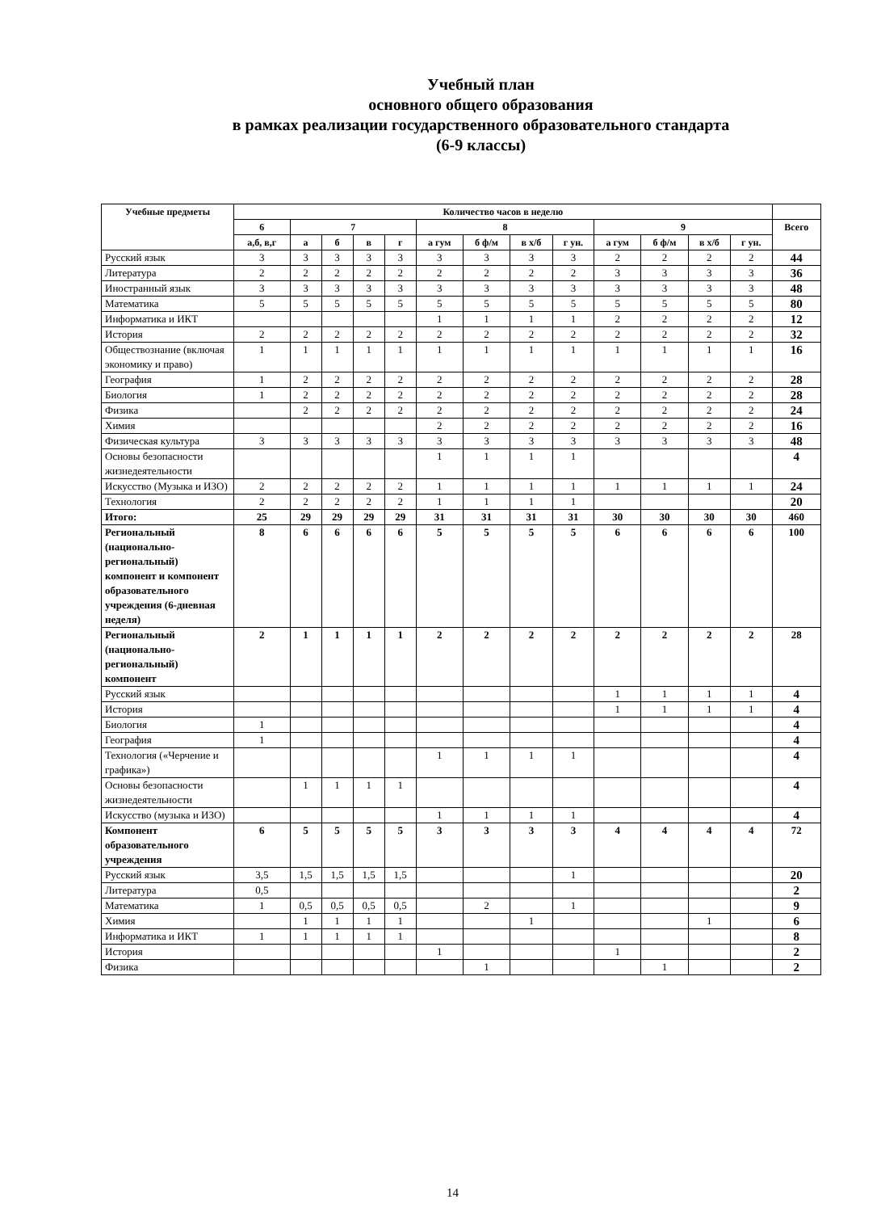Учебный план
основного общего образования
в рамках реализации государственного образовательного стандарта
(6-9 классы)
| Учебные предметы | Количество часов в неделю | | | | | | | | | | | | | |
| --- | --- | --- | --- | --- | --- | --- | --- | --- | --- | --- | --- | --- | --- | --- |
| | 6 | 7 | | | | 8 | | | | 9 | | | | Всего |
| | а,б, в,г | а | б | в | г | а гум | б ф/м | в х/б | г ун. | а гум | б ф/м | в х/б | г ун. | |
| Русский язык | 3 | 3 | 3 | 3 | 3 | 3 | 3 | 3 | 3 | 2 | 2 | 2 | 2 | 44 |
| Литература | 2 | 2 | 2 | 2 | 2 | 2 | 2 | 2 | 2 | 3 | 3 | 3 | 3 | 36 |
| Иностранный язык | 3 | 3 | 3 | 3 | 3 | 3 | 3 | 3 | 3 | 3 | 3 | 3 | 3 | 48 |
| Математика | 5 | 5 | 5 | 5 | 5 | 5 | 5 | 5 | 5 | 5 | 5 | 5 | 5 | 80 |
| Информатика и ИКТ | | | | | | 1 | 1 | 1 | 1 | 2 | 2 | 2 | 2 | 12 |
| История | 2 | 2 | 2 | 2 | 2 | 2 | 2 | 2 | 2 | 2 | 2 | 2 | 2 | 32 |
| Обществознание (включая экономику и право) | 1 | 1 | 1 | 1 | 1 | 1 | 1 | 1 | 1 | 1 | 1 | 1 | 1 | 16 |
| География | 1 | 2 | 2 | 2 | 2 | 2 | 2 | 2 | 2 | 2 | 2 | 2 | 2 | 28 |
| Биология | 1 | 2 | 2 | 2 | 2 | 2 | 2 | 2 | 2 | 2 | 2 | 2 | 2 | 28 |
| Физика | | 2 | 2 | 2 | 2 | 2 | 2 | 2 | 2 | 2 | 2 | 2 | 2 | 24 |
| Химия | | | | | | 2 | 2 | 2 | 2 | 2 | 2 | 2 | 2 | 16 |
| Физическая культура | 3 | 3 | 3 | 3 | 3 | 3 | 3 | 3 | 3 | 3 | 3 | 3 | 3 | 48 |
| Основы безопасности жизнедеятельности | | | | | | 1 | 1 | 1 | 1 | | | | | 4 |
| Искусство (Музыка и ИЗО) | 2 | 2 | 2 | 2 | 2 | 1 | 1 | 1 | 1 | 1 | 1 | 1 | 1 | 24 |
| Технология | 2 | 2 | 2 | 2 | 2 | 1 | 1 | 1 | 1 | | | | | 20 |
| Итого: | 25 | 29 | 29 | 29 | 29 | 31 | 31 | 31 | 31 | 30 | 30 | 30 | 30 | 460 |
| Региональный (национально-региональный) компонент и компонент образовательного учреждения (6-дневная неделя) | 8 | 6 | 6 | 6 | 6 | 5 | 5 | 5 | 5 | 6 | 6 | 6 | 6 | 100 |
| Региональный (национально-региональный) компонент | 2 | 1 | 1 | 1 | 1 | 2 | 2 | 2 | 2 | 2 | 2 | 2 | 2 | 28 |
| Русский язык | | | | | | | | | | 1 | 1 | 1 | 1 | 4 |
| История | | | | | | | | | | 1 | 1 | 1 | 1 | 4 |
| Биология | 1 | | | | | | | | | | | | | 4 |
| География | 1 | | | | | | | | | | | | | 4 |
| Технология («Черчение и графика») | | | | | | 1 | 1 | 1 | 1 | | | | | 4 |
| Основы безопасности жизнедеятельности | | 1 | 1 | 1 | 1 | | | | | | | | | 4 |
| Искусство (музыка и ИЗО) | | | | | | 1 | 1 | 1 | 1 | | | | | 4 |
| Компонент образовательного учреждения | 6 | 5 | 5 | 5 | 5 | 3 | 3 | 3 | 3 | 4 | 4 | 4 | 4 | 72 |
| Русский язык | 3,5 | 1,5 | 1,5 | 1,5 | 1,5 | | | | 1 | | | | | 20 |
| Литература | 0,5 | | | | | | | | | | | | | 2 |
| Математика | 1 | 0,5 | 0,5 | 0,5 | 0,5 | | 2 | | 1 | | | | | 9 |
| Химия | | 1 | 1 | 1 | 1 | | | 1 | | | | 1 | | 6 |
| Информатика и ИКТ | 1 | 1 | 1 | 1 | 1 | | | | | | | | | 8 |
| История | | | | | | 1 | | | | 1 | | | | 2 |
| Физика | | | | | | | 1 | | | | 1 | | | 2 |
14